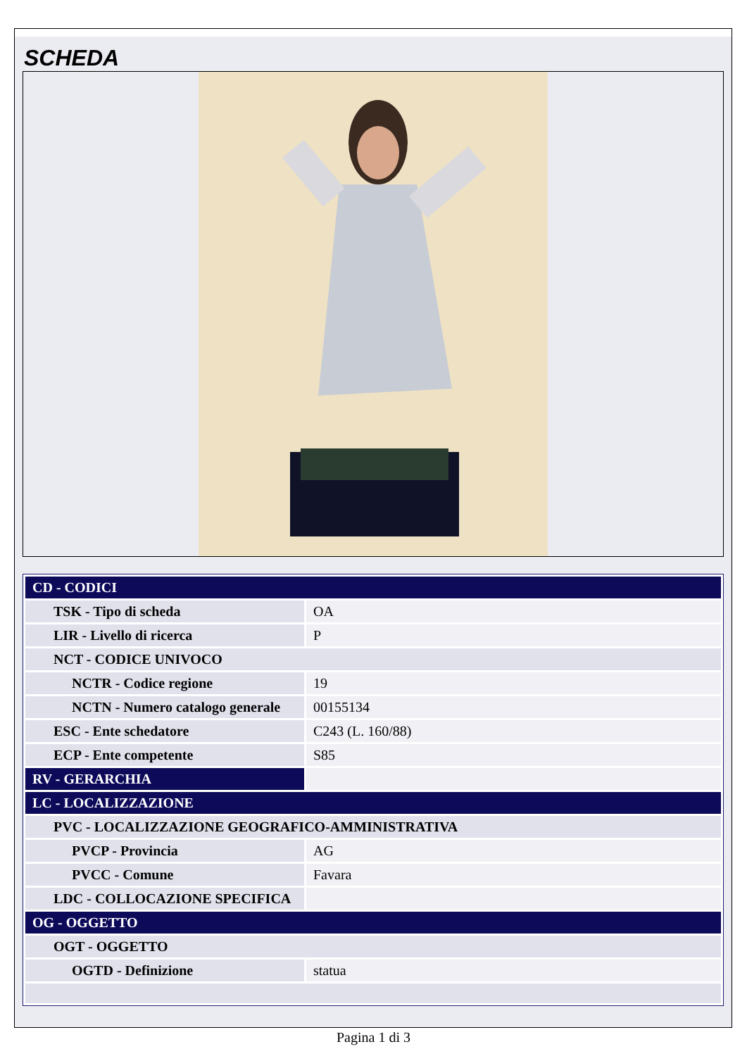SCHEDA
| CD - CODICI | |
| TSK - Tipo di scheda | OA |
| LIR - Livello di ricerca | P |
| NCT - CODICE UNIVOCO | |
| NCTR - Codice regione | 19 |
| NCTN - Numero catalogo generale | 00155134 |
| ESC - Ente schedatore | C243 (L. 160/88) |
| ECP - Ente competente | S85 |
| RV - GERARCHIA | |
| LC - LOCALIZZAZIONE | |
| PVC - LOCALIZZAZIONE GEOGRAFICO-AMMINISTRATIVA | |
| PVCP - Provincia | AG |
| PVCC - Comune | Favara |
| LDC - COLLOCAZIONE SPECIFICA | |
| OG - OGGETTO | |
| OGT - OGGETTO | |
| OGTD - Definizione | statua |
Pagina 1 di 3